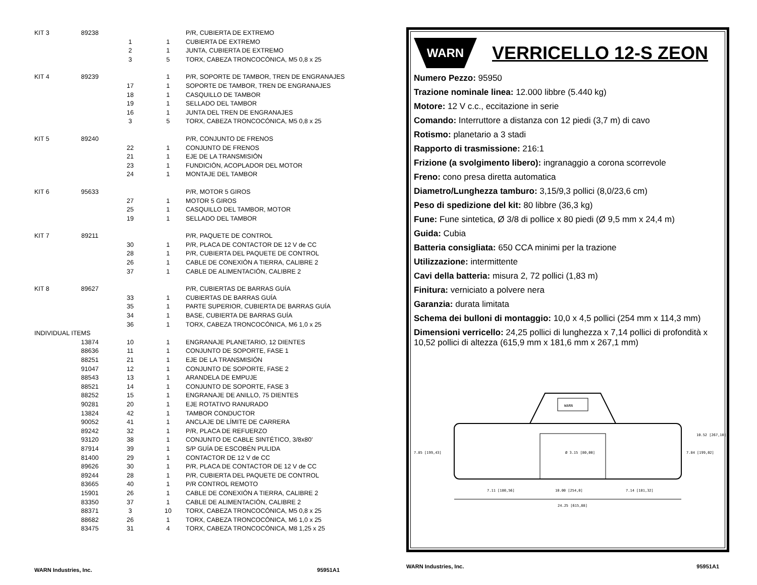| KIT 3 | 89238 | | | P/R, CUBIERTA DE EXTREMO |
| | | 1 | 1 | CUBIERTA DE EXTREMO |
| | | 2 | 1 | JUNTA, CUBIERTA DE EXTREMO |
| | | 3 | 5 | TORX, CABEZA TRONCOCÓNICA, M5 0,8 x 25 |
| KIT 4 | 89239 | | 1 | P/R, SOPORTE DE TAMBOR, TREN DE ENGRANAJES |
| | | 17 | 1 | SOPORTE DE TAMBOR, TREN DE ENGRANAJES |
| | | 18 | 1 | CASQUILLO DE TAMBOR |
| | | 19 | 1 | SELLADO DEL TAMBOR |
| | | 16 | 1 | JUNTA DEL TREN DE ENGRANAJES |
| | | 3 | 5 | TORX, CABEZA TRONCOCÓNICA, M5 0,8 x 25 |
| KIT 5 | 89240 | | | P/R, CONJUNTO DE FRENOS |
| | | 22 | 1 | CONJUNTO DE FRENOS |
| | | 21 | 1 | EJE DE LA TRANSMISIÓN |
| | | 23 | 1 | FUNDICIÓN, ACOPLADOR DEL MOTOR |
| | | 24 | 1 | MONTAJE DEL TAMBOR |
| KIT 6 | 95633 | | | P/R, MOTOR 5 GIROS |
| | | 27 | 1 | MOTOR 5 GIROS |
| | | 25 | 1 | CASQUILLO DEL TAMBOR, MOTOR |
| | | 19 | 1 | SELLADO DEL TAMBOR |
| KIT 7 | 89211 | | | P/R, PAQUETE DE CONTROL |
| | | 30 | 1 | P/R, PLACA DE CONTACTOR DE 12 V de CC |
| | | 28 | 1 | P/R, CUBIERTA DEL PAQUETE DE CONTROL |
| | | 26 | 1 | CABLE DE CONEXIÓN A TIERRA, CALIBRE 2 |
| | | 37 | 1 | CABLE DE ALIMENTACIÓN, CALIBRE 2 |
| KIT 8 | 89627 | | | P/R, CUBIERTAS DE BARRAS GUÍA |
| | | 33 | 1 | CUBIERTAS DE BARRAS GUÍA |
| | | 35 | 1 | PARTE SUPERIOR, CUBIERTA DE BARRAS GUÍA |
| | | 34 | 1 | BASE, CUBIERTA DE BARRAS GUÍA |
| | | 36 | 1 | TORX, CABEZA TRONCOCÓNICA, M6 1,0 x 25 |
| INDIVIDUAL ITEMS | | | | |
| | 13874 | 10 | 1 | ENGRANAJE PLANETARIO, 12 DIENTES |
| | 88636 | 11 | 1 | CONJUNTO DE SOPORTE, FASE 1 |
| | 88251 | 21 | 1 | EJE DE LA TRANSMISIÓN |
| | 91047 | 12 | 1 | CONJUNTO DE SOPORTE, FASE 2 |
| | 88543 | 13 | 1 | ARANDELA DE EMPUJE |
| | 88521 | 14 | 1 | CONJUNTO DE SOPORTE, FASE 3 |
| | 88252 | 15 | 1 | ENGRANAJE DE ANILLO, 75 DIENTES |
| | 90281 | 20 | 1 | EJE ROTATIVO RANURADO |
| | 13824 | 42 | 1 | TAMBOR CONDUCTOR |
| | 90052 | 41 | 1 | ANCLAJE DE LÍMITE DE CARRERA |
| | 89242 | 32 | 1 | P/R, PLACA DE REFUERZO |
| | 93120 | 38 | 1 | CONJUNTO DE CABLE SINTÉTICO, 3/8x80′ |
| | 87914 | 39 | 1 | S/P GUÍA DE ESCOBÉN PULIDA |
| | 81400 | 29 | 1 | CONTACTOR DE 12 V de CC |
| | 89626 | 30 | 1 | P/R, PLACA DE CONTACTOR DE 12 V de CC |
| | 89244 | 28 | 1 | P/R, CUBIERTA DEL PAQUETE DE CONTROL |
| | 83665 | 40 | 1 | P/R CONTROL REMOTO |
| | 15901 | 26 | 1 | CABLE DE CONEXIÓN A TIERRA, CALIBRE 2 |
| | 83350 | 37 | 1 | CABLE DE ALIMENTACIÓN, CALIBRE 2 |
| | 88371 | 3 | 10 | TORX, CABEZA TRONCOCÓNICA, M5 0,8 x 25 |
| | 88682 | 26 | 1 | TORX, CABEZA TRONCOCÓNICA, M6 1,0 x 25 |
| | 83475 | 31 | 4 | TORX, CABEZA TRONCOCÓNICA, M8 1,25 x 25 |
WARN Industries, Inc. 95951A1
WARN
VERRICELLO 12-S ZEON
Numero Pezzo: 95950
Trazione nominale linea: 12.000 libbre (5.440 kg)
Motore: 12 V c.c., eccitazione in serie
Comando: Interruttore a distanza con 12 piedi (3,7 m) di cavo
Rotismo: planetario a 3 stadi
Rapporto di trasmissione: 216:1
Frizione (a svolgimento libero): ingranaggio a corona scorrevole
Freno: cono presa diretta automatica
Diametro/Lunghezza tamburo: 3,15/9,3 pollici (8,0/23,6 cm)
Peso di spedizione del kit: 80 libbre (36,3 kg)
Fune: Fune sintetica, Ø 3/8 di pollice x 80 piedi (Ø 9,5 mm x 24,4 m)
Guida: Cubia
Batteria consigliata: 650 CCA minimi per la trazione
Utilizzazione: intermittente
Cavi della batteria: misura 2, 72 pollici (1,83 m)
Finitura: verniciato a polvere nera
Garanzia: durata limitata
Schema dei bulloni di montaggio: 10,0 x 4,5 pollici (254 mm x 114,3 mm)
Dimensioni verricello: 24,25 pollici di lunghezza x 7,14 pollici di profondità x 10,52 pollici di altezza (615,9 mm x 181,6 mm x 267,1 mm)
WARN
7.11 [180,56]
10.00 [254,0]
7.14 [181,32]
24.25 [615,88]
7.85 [199,43]
7.84 [199,02]
10.52 [267,10]
Ø 3.15 [80,00]
WARN Industries, Inc. 95951A1